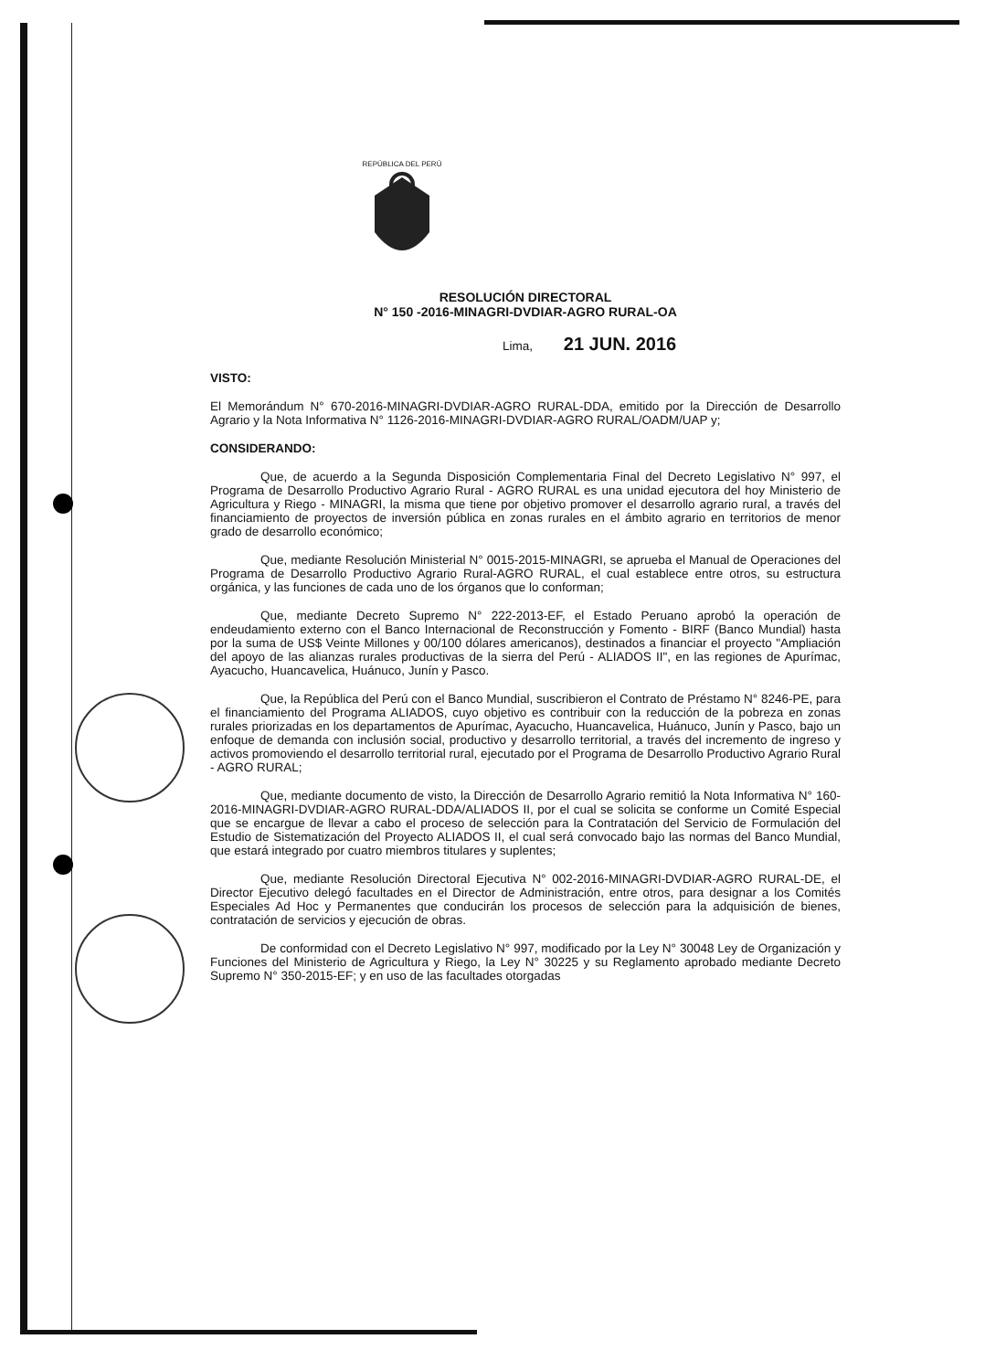REPÚBLICA DEL PERÚ
RESOLUCIÓN DIRECTORAL
N° 150 -2016-MINAGRI-DVDIAR-AGRO RURAL-OA
Lima, 21 JUN. 2016
VISTO:
El Memorándum N° 670-2016-MINAGRI-DVDIAR-AGRO RURAL-DDA, emitido por la Dirección de Desarrollo Agrario y la Nota Informativa N° 1126-2016-MINAGRI-DVDIAR-AGRO RURAL/OADM/UAP y;
CONSIDERANDO:
Que, de acuerdo a la Segunda Disposición Complementaria Final del Decreto Legislativo N° 997, el Programa de Desarrollo Productivo Agrario Rural - AGRO RURAL es una unidad ejecutora del hoy Ministerio de Agricultura y Riego - MINAGRI, la misma que tiene por objetivo promover el desarrollo agrario rural, a través del financiamiento de proyectos de inversión pública en zonas rurales en el ámbito agrario en territorios de menor grado de desarrollo económico;
Que, mediante Resolución Ministerial N° 0015-2015-MINAGRI, se aprueba el Manual de Operaciones del Programa de Desarrollo Productivo Agrario Rural-AGRO RURAL, el cual establece entre otros, su estructura orgánica, y las funciones de cada uno de los órganos que lo conforman;
Que, mediante Decreto Supremo N° 222-2013-EF, el Estado Peruano aprobó la operación de endeudamiento externo con el Banco Internacional de Reconstrucción y Fomento - BIRF (Banco Mundial) hasta por la suma de US$ Veinte Millones y 00/100 dólares americanos), destinados a financiar el proyecto "Ampliación del apoyo de las alianzas rurales productivas de la sierra del Perú - ALIADOS II", en las regiones de Apurímac, Ayacucho, Huancavelica, Huánuco, Junín y Pasco.
Que, la República del Perú con el Banco Mundial, suscribieron el Contrato de Préstamo N° 8246-PE, para el financiamiento del Programa ALIADOS, cuyo objetivo es contribuir con la reducción de la pobreza en zonas rurales priorizadas en los departamentos de Apurímac, Ayacucho, Huancavelica, Huánuco, Junín y Pasco, bajo un enfoque de demanda con inclusión social, productivo y desarrollo territorial, a través del incremento de ingreso y activos promoviendo el desarrollo territorial rural, ejecutado por el Programa de Desarrollo Productivo Agrario Rural - AGRO RURAL;
Que, mediante documento de visto, la Dirección de Desarrollo Agrario remitió la Nota Informativa N° 160-2016-MINAGRI-DVDIAR-AGRO RURAL-DDA/ALIADOS II, por el cual se solicita se conforme un Comité Especial que se encargue de llevar a cabo el proceso de selección para la Contratación del Servicio de Formulación del Estudio de Sistematización del Proyecto ALIADOS II, el cual será convocado bajo las normas del Banco Mundial, que estará integrado por cuatro miembros titulares y suplentes;
Que, mediante Resolución Directoral Ejecutiva N° 002-2016-MINAGRI-DVDIAR-AGRO RURAL-DE, el Director Ejecutivo delegó facultades en el Director de Administración, entre otros, para designar a los Comités Especiales Ad Hoc y Permanentes que conducirán los procesos de selección para la adquisición de bienes, contratación de servicios y ejecución de obras.
De conformidad con el Decreto Legislativo N° 997, modificado por la Ley N° 30048 Ley de Organización y Funciones del Ministerio de Agricultura y Riego, la Ley N° 30225 y su Reglamento aprobado mediante Decreto Supremo N° 350-2015-EF; y en uso de las facultades otorgadas